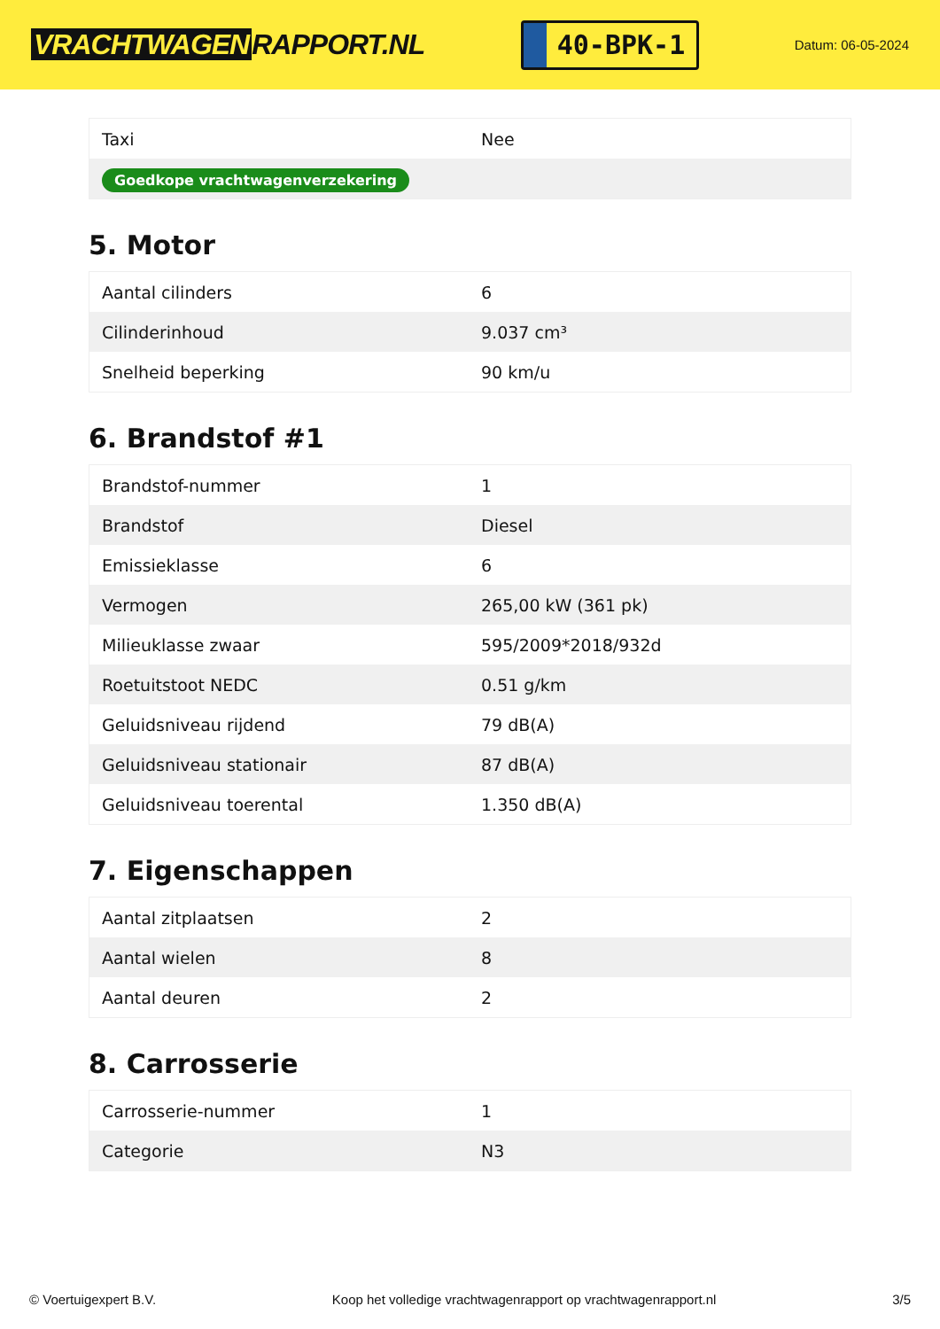VRACHTWAGEN RAPPORT.NL
40-BPK-1
Datum: 06-05-2024
| Taxi | Nee |
| Goedkope vrachtwagenverzekering | |
5. Motor
| Aantal cilinders | 6 |
| Cilinderinhoud | 9.037 cm³ |
| Snelheid beperking | 90 km/u |
6. Brandstof #1
| Brandstof-nummer | 1 |
| Brandstof | Diesel |
| Emissieklasse | 6 |
| Vermogen | 265,00 kW (361 pk) |
| Milieuklasse zwaar | 595/2009*2018/932d |
| Roetuitstoot NEDC | 0.51 g/km |
| Geluidsniveau rijdend | 79 dB(A) |
| Geluidsniveau stationair | 87 dB(A) |
| Geluidsniveau toerental | 1.350 dB(A) |
7. Eigenschappen
| Aantal zitplaatsen | 2 |
| Aantal wielen | 8 |
| Aantal deuren | 2 |
8. Carrosserie
| Carrosserie-nummer | 1 |
| Categorie | N3 |
© Voertuigexpert B.V. Koop het volledige vrachtwagenrapport op vrachtwagenrapport.nl 3/5